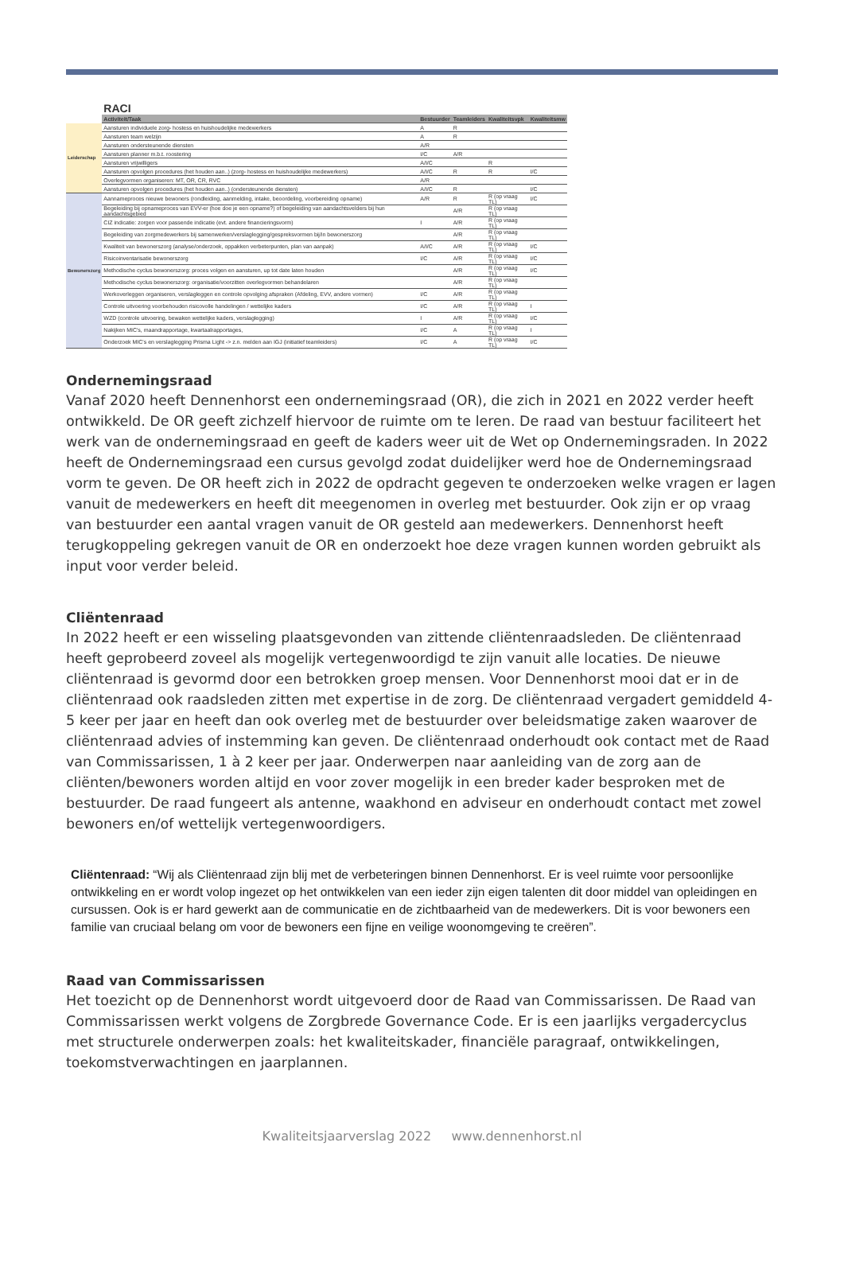| | RACI | | | | |
| | Activiteit/Taak | Bestuurder | Teamleiders | Kwaliteitsvpk | Kwaliteitsmw |
| Leiderschap | Aansturen individuele zorg- hostess en huishoudelijke medewerkers | A | R | | |
| | Aansturen team welzijn | A | R | | |
| | Aansturen ondersteunende diensten | A/R | | | |
| | Aansturen planner m.b.t. roostering | I/C | A/R | | |
| | Aansturen vrijwilligers | A/I/C | | R | |
| | Aansturen opvolgen procedures (het houden aan..) (zorg- hostess en huishoudelijke medewerkers) | A/I/C | R | R | I/C |
| | Overlegvormen organiseren: MT, OR, CR, RVC | A/R | | | |
| | Aansturen opvolgen procedures (het houden aan..) (ondersteunende diensten) | A/I/C | R | | I/C |
| Bewonerszorg | Aannameproces nieuwe bewoners (rondleiding, aanmelding, intake, beoordeling, voorbereiding opname) | A/R | R | R (op vraag TL) | I/C |
| | Begeleiding bij opnameproces van EVV-er (hoe doe je een opname?) of begeleiding van aandachtsvelders bij hun aandachtsgebied | | A/R | R (op vraag TL) | |
| | CIZ indicatie: zorgen voor passende indicatie (evt. andere financieringsvorm) | I | A/R | R (op vraag TL) | |
| | Begeleiding van zorgmedewerkers bij samenwerken/verslaglegging/gespreksvormen bij/in bewonerszorg | | A/R | R (op vraag TL) | |
| | Kwaliteit van bewonerszorg (analyse/onderzoek, oppakken verbeterpunten, plan van aanpak) | A/I/C | A/R | R (op vraag TL) | I/C |
| | Risicoinventarisatie bewonerszorg | I/C | A/R | R (op vraag TL) | I/C |
| | Methodische cyclus bewonerszorg: proces volgen en aansturen, up tot date laten houden | | A/R | R (op vraag TL) | I/C |
| | Methodische cyclus bewonerszorg: organisatie/voorzitten overlegvormen behandelaren | | A/R | R (op vraag TL) | |
| | Werkoverleggen organiseren, verslagleggen en controle opvolging afspraken (Afdeling, EVV, andere vormen) | I/C | A/R | R (op vraag TL) | |
| | Controle uitvoering voorbehouden risicovolle handelingen / wettelijke kaders | I/C | A/R | R (op vraag TL) | I |
| | WZD (controle uitvoering, bewaken wettelijke kaders, verslaglegging) | I | A/R | R (op vraag TL) | I/C |
| | Nakijken MIC's, maandrapportage, kwartaalrapportages, | I/C | A | R (op vraag TL) | I |
| | Onderzoek MIC's en verslaglegging Prisma Light -> z.n. melden aan IGJ (initiatief teamleiders) | I/C | A | R (op vraag TL) | I/C |
Ondernemingsraad
Vanaf 2020 heeft Dennenhorst een ondernemingsraad (OR), die zich in 2021 en 2022 verder heeft ontwikkeld. De OR geeft zichzelf hiervoor de ruimte om te leren. De raad van bestuur faciliteert het werk van de ondernemingsraad en geeft de kaders weer uit de Wet op Ondernemingsraden. In 2022 heeft de Ondernemingsraad een cursus gevolgd zodat duidelijker werd hoe de Ondernemingsraad vorm te geven. De OR heeft zich in 2022 de opdracht gegeven te onderzoeken welke vragen er lagen vanuit de medewerkers en heeft dit meegenomen in overleg met bestuurder. Ook zijn er op vraag van bestuurder een aantal vragen vanuit de OR gesteld aan medewerkers. Dennenhorst heeft terugkoppeling gekregen vanuit de OR en onderzoekt hoe deze vragen kunnen worden gebruikt als input voor verder beleid.
Cliëntenraad
In 2022 heeft er een wisseling plaatsgevonden van zittende cliëntenraadsleden. De cliëntenraad heeft geprobeerd zoveel als mogelijk vertegenwoordigd te zijn vanuit alle locaties. De nieuwe cliëntenraad is gevormd door een betrokken groep mensen. Voor Dennenhorst mooi dat er in de cliëntenraad ook raadsleden zitten met expertise in de zorg. De cliëntenraad vergadert gemiddeld 4-5 keer per jaar en heeft dan ook overleg met de bestuurder over beleidsmatige zaken waarover de cliëntenraad advies of instemming kan geven. De cliëntenraad onderhoudt ook contact met de Raad van Commissarissen, 1 à 2 keer per jaar. Onderwerpen naar aanleiding van de zorg aan de cliënten/bewoners worden altijd en voor zover mogelijk in een breder kader besproken met de bestuurder. De raad fungeert als antenne, waakhond en adviseur en onderhoudt contact met zowel bewoners en/of wettelijk vertegenwoordigers.
Cliëntenraad: “Wij als Cliëntenraad zijn blij met de verbeteringen binnen Dennenhorst. Er is veel ruimte voor persoonlijke ontwikkeling en er wordt volop ingezet op het ontwikkelen van een ieder zijn eigen talenten dit door middel van opleidingen en cursussen. Ook is er hard gewerkt aan de communicatie en de zichtbaarheid van de medewerkers. Dit is voor bewoners een familie van cruciaal belang om voor de bewoners een fijne en veilige woonomgeving te creëren”.
Raad van Commissarissen
Het toezicht op de Dennenhorst wordt uitgevoerd door de Raad van Commissarissen. De Raad van Commissarissen werkt volgens de Zorgbrede Governance Code. Er is een jaarlijks vergadercyclus met structurele onderwerpen zoals: het kwaliteitskader, financiële paragraaf, ontwikkelingen, toekomstverwachtingen en jaarplannen.
Kwaliteitsjaarverslag 2022 www.dennenhorst.nl